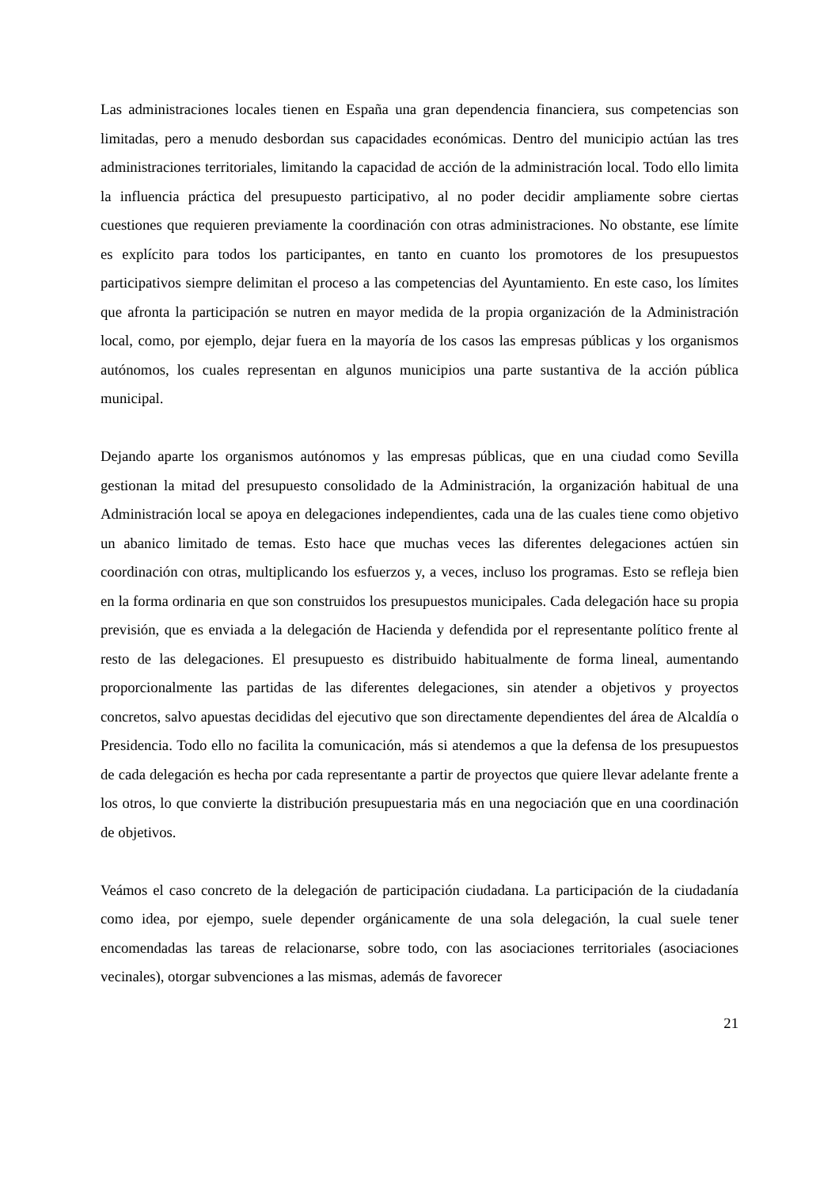Las administraciones locales tienen en España una gran dependencia financiera, sus competencias son limitadas, pero a menudo desbordan sus capacidades económicas. Dentro del municipio actúan las tres administraciones territoriales, limitando la capacidad de acción de la administración local. Todo ello limita la influencia práctica del presupuesto participativo, al no poder decidir ampliamente sobre ciertas cuestiones que requieren previamente la coordinación con otras administraciones. No obstante, ese límite es explícito para todos los participantes, en tanto en cuanto los promotores de los presupuestos participativos siempre delimitan el proceso a las competencias del Ayuntamiento. En este caso, los límites que afronta la participación se nutren en mayor medida de la propia organización de la Administración local, como, por ejemplo, dejar fuera en la mayoría de los casos las empresas públicas y los organismos autónomos, los cuales representan en algunos municipios una parte sustantiva de la acción pública municipal.
Dejando aparte los organismos autónomos y las empresas públicas, que en una ciudad como Sevilla gestionan la mitad del presupuesto consolidado de la Administración, la organización habitual de una Administración local se apoya en delegaciones independientes, cada una de las cuales tiene como objetivo un abanico limitado de temas. Esto hace que muchas veces las diferentes delegaciones actúen sin coordinación con otras, multiplicando los esfuerzos y, a veces, incluso los programas. Esto se refleja bien en la forma ordinaria en que son construidos los presupuestos municipales. Cada delegación hace su propia previsión, que es enviada a la delegación de Hacienda y defendida por el representante político frente al resto de las delegaciones. El presupuesto es distribuido habitualmente de forma lineal, aumentando proporcionalmente las partidas de las diferentes delegaciones, sin atender a objetivos y proyectos concretos, salvo apuestas decididas del ejecutivo que son directamente dependientes del área de Alcaldía o Presidencia. Todo ello no facilita la comunicación, más si atendemos a que la defensa de los presupuestos de cada delegación es hecha por cada representante a partir de proyectos que quiere llevar adelante frente a los otros, lo que convierte la distribución presupuestaria más en una negociación que en una coordinación de objetivos.
Veámos el caso concreto de la delegación de participación ciudadana. La participación de la ciudadanía como idea, por ejempo, suele depender orgánicamente de una sola delegación, la cual suele tener encomendadas las tareas de relacionarse, sobre todo, con las asociaciones territoriales (asociaciones vecinales), otorgar subvenciones a las mismas, además de favorecer
21